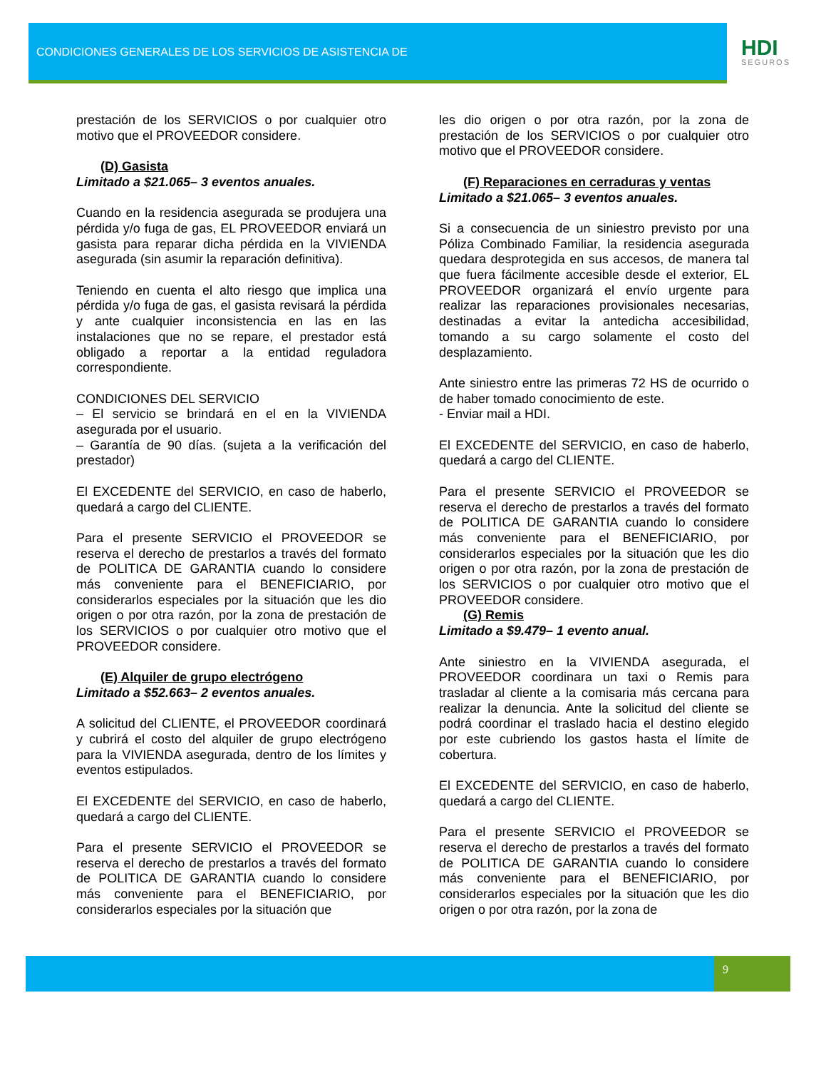CONDICIONES GENERALES DE LOS SERVICIOS DE ASISTENCIA DE
HDI
SEGUROS
prestación de los SERVICIOS o por cualquier otro motivo que el PROVEEDOR considere.
(D) Gasista
Limitado a $21.065– 3 eventos anuales.
Cuando en la residencia asegurada se produjera una pérdida y/o fuga de gas, EL PROVEEDOR enviará un gasista para reparar dicha pérdida en la VIVIENDA asegurada (sin asumir la reparación definitiva).
Teniendo en cuenta el alto riesgo que implica una pérdida y/o fuga de gas, el gasista revisará la pérdida y ante cualquier inconsistencia en las en las instalaciones que no se repare, el prestador está obligado a reportar a la entidad reguladora correspondiente.
CONDICIONES DEL SERVICIO
– El servicio se brindará en el en la VIVIENDA asegurada por el usuario.
– Garantía de 90 días. (sujeta a la verificación del prestador)
El EXCEDENTE del SERVICIO, en caso de haberlo, quedará a cargo del CLIENTE.
Para el presente SERVICIO el PROVEEDOR se reserva el derecho de prestarlos a través del formato de POLITICA DE GARANTIA cuando lo considere más conveniente para el BENEFICIARIO, por considerarlos especiales por la situación que les dio origen o por otra razón, por la zona de prestación de los SERVICIOS o por cualquier otro motivo que el PROVEEDOR considere.
(E) Alquiler de grupo electrógeno
Limitado a $52.663– 2 eventos anuales.
A solicitud del CLIENTE, el PROVEEDOR coordinará y cubrirá el costo del alquiler de grupo electrógeno para la VIVIENDA asegurada, dentro de los límites y eventos estipulados.
El EXCEDENTE del SERVICIO, en caso de haberlo, quedará a cargo del CLIENTE.
Para el presente SERVICIO el PROVEEDOR se reserva el derecho de prestarlos a través del formato de POLITICA DE GARANTIA cuando lo considere más conveniente para el BENEFICIARIO, por considerarlos especiales por la situación que
les dio origen o por otra razón, por la zona de prestación de los SERVICIOS o por cualquier otro motivo que el PROVEEDOR considere.
(F) Reparaciones en cerraduras y ventas
Limitado a $21.065– 3 eventos anuales.
Si a consecuencia de un siniestro previsto por una Póliza Combinado Familiar, la residencia asegurada quedara desprotegida en sus accesos, de manera tal que fuera fácilmente accesible desde el exterior, EL PROVEEDOR organizará el envío urgente para realizar las reparaciones provisionales necesarias, destinadas a evitar la antedicha accesibilidad, tomando a su cargo solamente el costo del desplazamiento.
Ante siniestro entre las primeras 72 HS de ocurrido o de haber tomado conocimiento de este.
- Enviar mail a HDI.
El EXCEDENTE del SERVICIO, en caso de haberlo, quedará a cargo del CLIENTE.
Para el presente SERVICIO el PROVEEDOR se reserva el derecho de prestarlos a través del formato de POLITICA DE GARANTIA cuando lo considere más conveniente para el BENEFICIARIO, por considerarlos especiales por la situación que les dio origen o por otra razón, por la zona de prestación de los SERVICIOS o por cualquier otro motivo que el PROVEEDOR considere.
(G) Remis
Limitado a $9.479– 1 evento anual.
Ante siniestro en la VIVIENDA asegurada, el PROVEEDOR coordinara un taxi o Remis para trasladar al cliente a la comisaria más cercana para realizar la denuncia. Ante la solicitud del cliente se podrá coordinar el traslado hacia el destino elegido por este cubriendo los gastos hasta el límite de cobertura.
El EXCEDENTE del SERVICIO, en caso de haberlo, quedará a cargo del CLIENTE.
Para el presente SERVICIO el PROVEEDOR se reserva el derecho de prestarlos a través del formato de POLITICA DE GARANTIA cuando lo considere más conveniente para el BENEFICIARIO, por considerarlos especiales por la situación que les dio origen o por otra razón, por la zona de
9